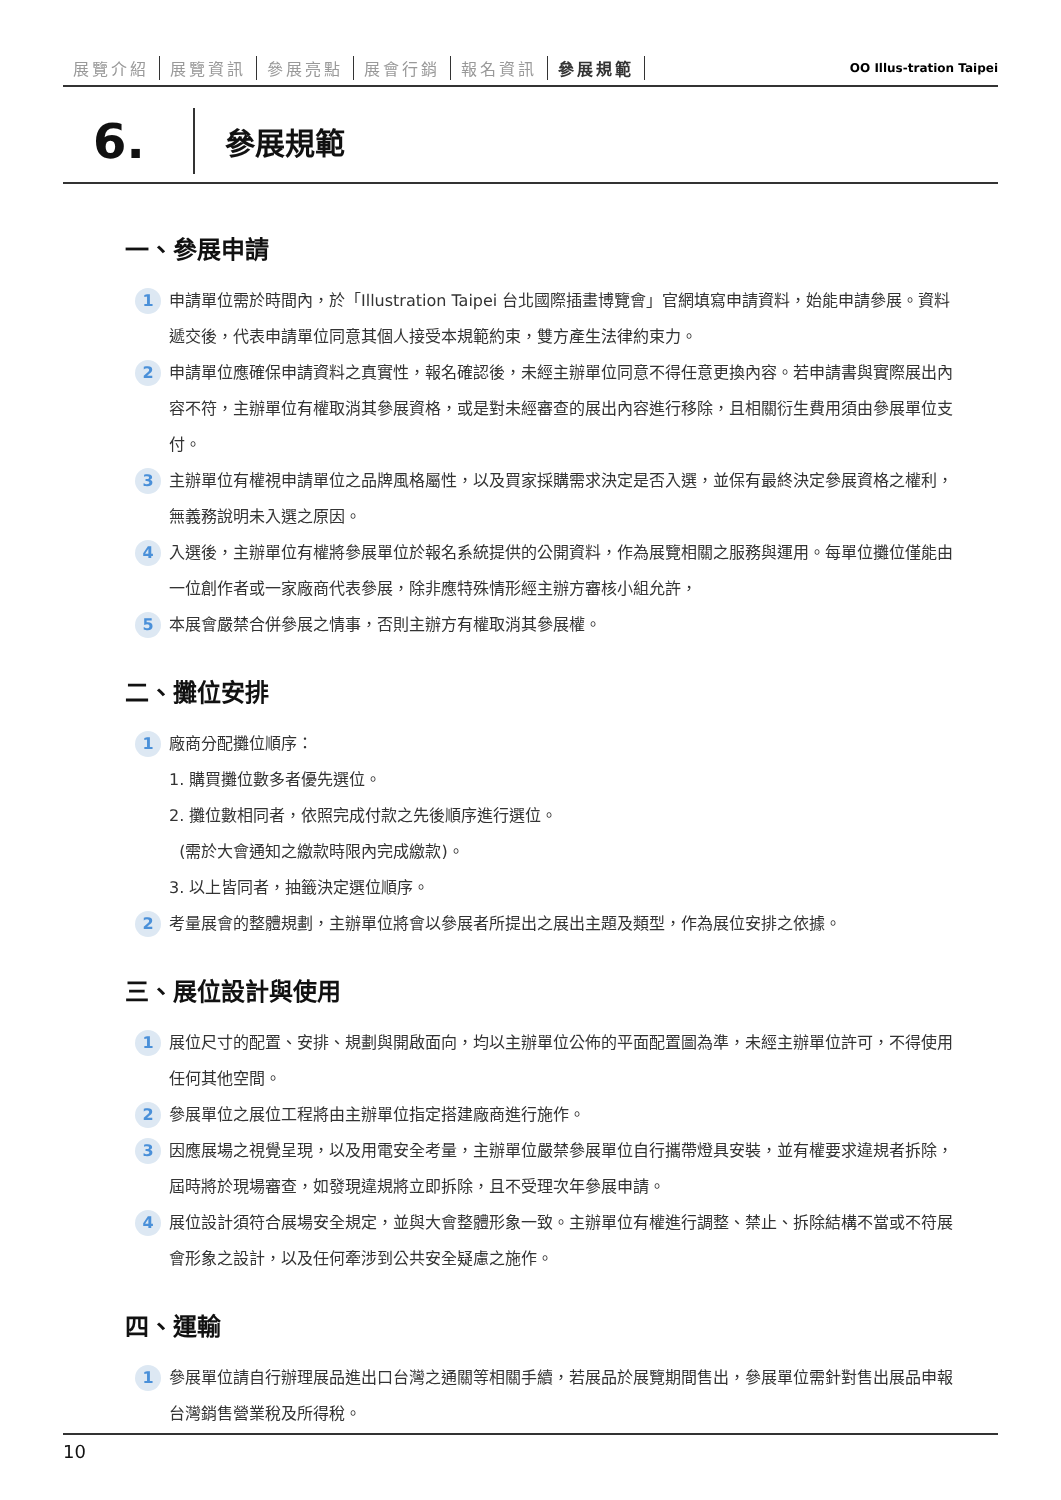展覽介紹 展覽資訊 參展亮點 展會行銷 報名資訊 參展規範
OO Illus-tration Taipei
6.
參展規範
一、參展申請
1
申請單位需於時間內，於「Illustration Taipei 台北國際插畫博覽會」官網填寫申請資料，始能申請參展。資料遞交後，代表申請單位同意其個人接受本規範約束，雙方產生法律約束力。
2
申請單位應確保申請資料之真實性，報名確認後，未經主辦單位同意不得任意更換內容。若申請書與實際展出內容不符，主辦單位有權取消其參展資格，或是對未經審查的展出內容進行移除，且相關衍生費用須由參展單位支付。
3
主辦單位有權視申請單位之品牌風格屬性，以及買家採購需求決定是否入選，並保有最終決定參展資格之權利，無義務說明未入選之原因。
4
入選後，主辦單位有權將參展單位於報名系統提供的公開資料，作為展覽相關之服務與運用。每單位攤位僅能由一位創作者或一家廠商代表參展，除非應特殊情形經主辦方審核小組允許，
5
本展會嚴禁合併參展之情事，否則主辦方有權取消其參展權。
二、攤位安排
1
廠商分配攤位順序：
1. 購買攤位數多者優先選位。
2. 攤位數相同者，依照完成付款之先後順序進行選位。
(需於大會通知之繳款時限內完成繳款)。
3. 以上皆同者，抽籤決定選位順序。
2
考量展會的整體規劃，主辦單位將會以參展者所提出之展出主題及類型，作為展位安排之依據。
三、展位設計與使用
1
展位尺寸的配置、安排、規劃與開啟面向，均以主辦單位公佈的平面配置圖為準，未經主辦單位許可，不得使用任何其他空間。
2
參展單位之展位工程將由主辦單位指定搭建廠商進行施作。
3
因應展場之視覺呈現，以及用電安全考量，主辦單位嚴禁參展單位自行攜帶燈具安裝，並有權要求違規者拆除，屆時將於現場審查，如發現違規將立即拆除，且不受理次年參展申請。
4
展位設計須符合展場安全規定，並與大會整體形象一致。主辦單位有權進行調整、禁止、拆除結構不當或不符展會形象之設計，以及任何牽涉到公共安全疑慮之施作。
四、運輸
1
參展單位請自行辦理展品進出口台灣之通關等相關手續，若展品於展覽期間售出，參展單位需針對售出展品申報台灣銷售營業稅及所得稅。
10